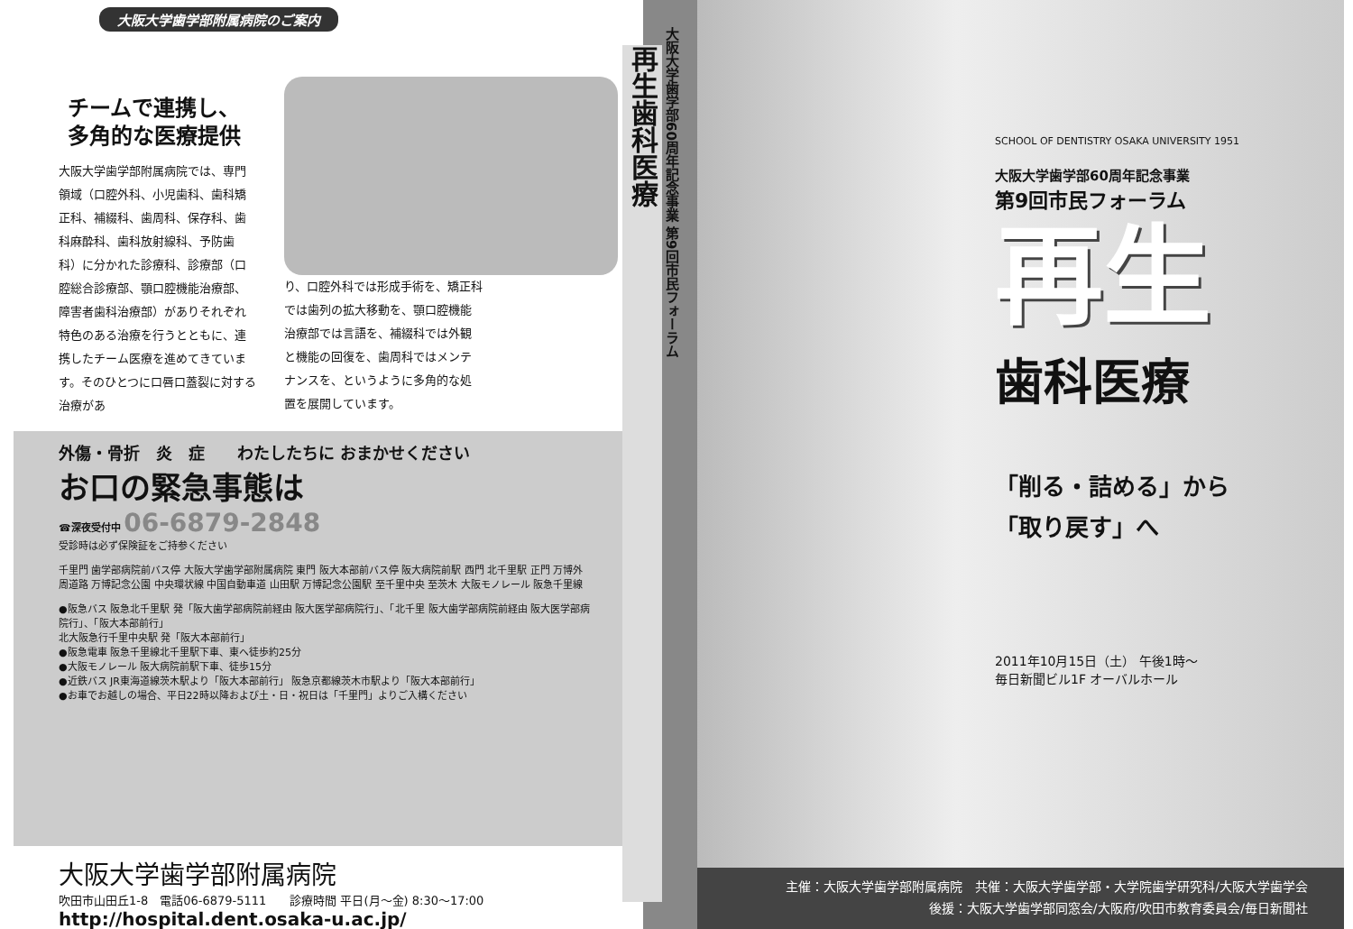大阪大学歯学部附属病院のご案内
チームで連携し、
多角的な医療提供
大阪大学歯学部附属病院では、専門領域（口腔外科、小児歯科、歯科矯正科、補綴科、歯周科、保存科、歯科麻酔科、歯科放射線科、予防歯科）に分かれた診療科、診療部（口腔総合診療部、顎口腔機能治療部、障害者歯科治療部）がありそれぞれ特色のある治療を行うとともに、連携したチーム医療を進めてきています。そのひとつに口唇口蓋裂に対する治療があ
り、口腔外科では形成手術を、矯正科では歯列の拡大移動を、顎口腔機能治療部では言語を、補綴科では外観と機能の回復を、歯周科ではメンテナンスを、というように多角的な処置を展開しています。
外傷・骨折　炎　症　　わたしたちに おまかせください
お口の緊急事態は
☎深夜受付中 06-6879-2848
受診時は必ず保険証をご持参ください
千里門 歯学部病院前バス停 大阪大学歯学部附属病院 東門 阪大本部前バス停 阪大病院前駅 西門 北千里駅 正門 万博外周道路 万博記念公園 中央環状線 中国自動車道 山田駅 万博記念公園駅 至千里中央 至茨木 大阪モノレール 阪急千里線
●阪急バス 阪急北千里駅 発「阪大歯学部病院前経由 阪大医学部病院行」、「北千里 阪大歯学部病院前経由 阪大医学部病院行」、「阪大本部前行」
北大阪急行千里中央駅 発「阪大本部前行」
●阪急電車 阪急千里線北千里駅下車、東へ徒歩約25分
●大阪モノレール 阪大病院前駅下車、徒歩15分
●近鉄バス JR東海道線茨木駅より「阪大本部前行」 阪急京都線茨木市駅より「阪大本部前行」
●お車でお越しの場合、平日22時以降および土・日・祝日は「千里門」よりご入構ください
大阪大学歯学部附属病院
吹田市山田丘1-8　電話06-6879-5111　　診療時間 平日(月～金) 8:30～17:00
http://hospital.dent.osaka-u.ac.jp/
大阪大学歯学部60周年記念事業 第9回市民フォーラム
再生歯科医療
SCHOOL OF DENTISTRY OSAKA UNIVERSITY 1951
大阪大学歯学部60周年記念事業
第9回市民フォーラム
再生
歯科医療
「削る・詰める」から
「取り戻す」へ
2011年10月15日（土） 午後1時～
毎日新聞ビル1F オーバルホール
主催：大阪大学歯学部附属病院　共催：大阪大学歯学部・大学院歯学研究科/大阪大学歯学会
後援：大阪大学歯学部同窓会/大阪府/吹田市教育委員会/毎日新聞社